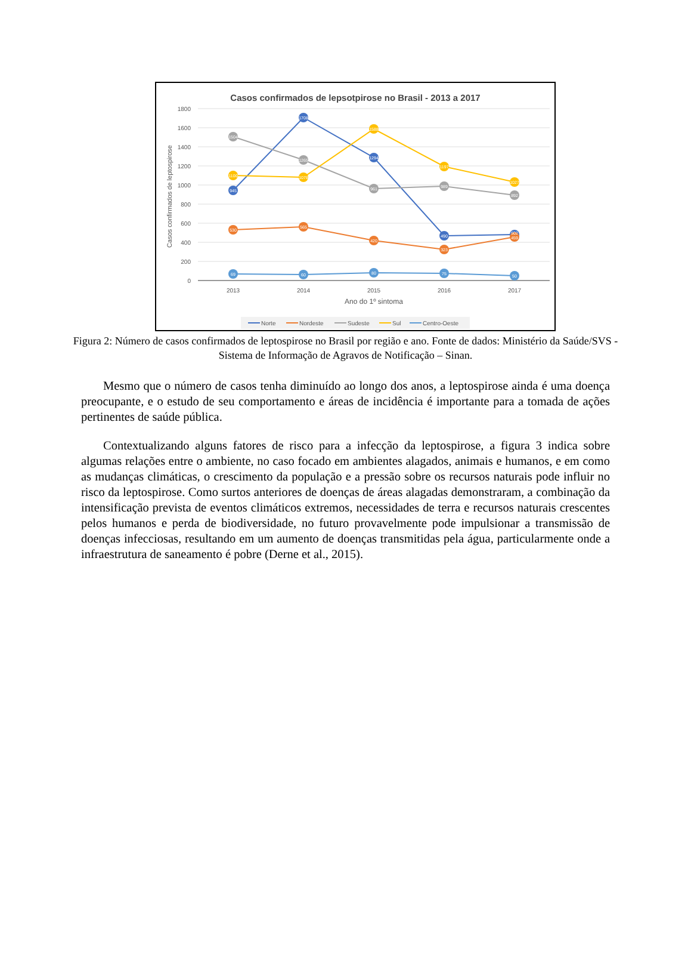Casos confirmados de lepsotpirose no Brasil - 2013 a 2017
1800
1600
1400
1200
1000
800
600
400
200
0
2013
2014
2015
2016
2017
Ano do 1º sintoma
Casos confirmados de leptospirose
945
1708
1294
490
502
530
565
420
323
459
1504
1265
961
989
892
1100
1078
1588
1197
1027
69
60
80
75
50
Norte
Nordeste
Sudeste
Sul
Centro-Oeste
Figura 2: Número de casos confirmados de leptospirose no Brasil por região e ano. Fonte de dados: Ministério da Saúde/SVS - Sistema de Informação de Agravos de Notificação – Sinan.
Mesmo que o número de casos tenha diminuído ao longo dos anos, a leptospirose ainda é uma doença preocupante, e o estudo de seu comportamento e áreas de incidência é importante para a tomada de ações pertinentes de saúde pública.
Contextualizando alguns fatores de risco para a infecção da leptospirose, a figura 3 indica sobre algumas relações entre o ambiente, no caso focado em ambientes alagados, animais e humanos, e em como as mudanças climáticas, o crescimento da população e a pressão sobre os recursos naturais pode influir no risco da leptospirose. Como surtos anteriores de doenças de áreas alagadas demonstraram, a combinação da intensificação prevista de eventos climáticos extremos, necessidades de terra e recursos naturais crescentes pelos humanos e perda de biodiversidade, no futuro provavelmente pode impulsionar a transmissão de doenças infecciosas, resultando em um aumento de doenças transmitidas pela água, particularmente onde a infraestrutura de saneamento é pobre (Derne et al., 2015).